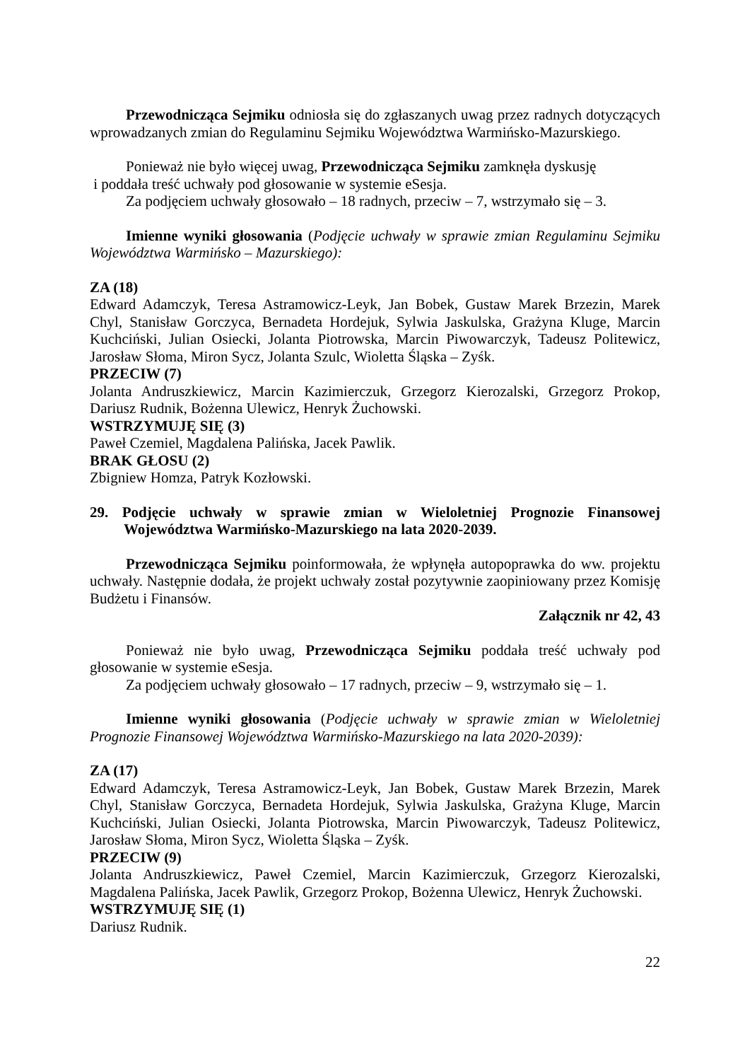Przewodnicząca Sejmiku odniosła się do zgłaszanych uwag przez radnych dotyczących wprowadzanych zmian do Regulaminu Sejmiku Województwa Warmińsko-Mazurskiego.
Ponieważ nie było więcej uwag, Przewodnicząca Sejmiku zamknęła dyskusję
i poddała treść uchwały pod głosowanie w systemie eSesja.
Za podjęciem uchwały głosowało – 18 radnych, przeciw – 7, wstrzymało się – 3.
Imienne wyniki głosowania (Podjęcie uchwały w sprawie zmian Regulaminu Sejmiku Województwa Warmińsko – Mazurskiego):
ZA (18)
Edward Adamczyk, Teresa Astramowicz-Leyk, Jan Bobek, Gustaw Marek Brzezin, Marek Chyl, Stanisław Gorczyca, Bernadeta Hordejuk, Sylwia Jaskulska, Grażyna Kluge, Marcin Kuchciński, Julian Osiecki, Jolanta Piotrowska, Marcin Piwowarczyk, Tadeusz Politewicz, Jarosław Słoma, Miron Sycz, Jolanta Szulc, Wioletta Śląska – Zyśk.
PRZECIW (7)
Jolanta Andruszkiewicz, Marcin Kazimierczuk, Grzegorz Kierozalski, Grzegorz Prokop, Dariusz Rudnik, Bożenna Ulewicz, Henryk Żuchowski.
WSTRZYMUJĘ SIĘ (3)
Paweł Czemiel, Magdalena Palińska, Jacek Pawlik.
BRAK GŁOSU (2)
Zbigniew Homza, Patryk Kozłowski.
29. Podjęcie uchwały w sprawie zmian w Wieloletniej Prognozie Finansowej Województwa Warmińsko-Mazurskiego na lata 2020-2039.
Przewodnicząca Sejmiku poinformowała, że wpłynęła autopoprawka do ww. projektu uchwały. Następnie dodała, że projekt uchwały został pozytywnie zaopiniowany przez Komisję Budżetu i Finansów.
Załącznik nr 42, 43
Ponieważ nie było uwag, Przewodnicząca Sejmiku poddała treść uchwały pod głosowanie w systemie eSesja.
Za podjęciem uchwały głosowało – 17 radnych, przeciw – 9, wstrzymało się – 1.
Imienne wyniki głosowania (Podjęcie uchwały w sprawie zmian w Wieloletniej Prognozie Finansowej Województwa Warmińsko-Mazurskiego na lata 2020-2039):
ZA (17)
Edward Adamczyk, Teresa Astramowicz-Leyk, Jan Bobek, Gustaw Marek Brzezin, Marek Chyl, Stanisław Gorczyca, Bernadeta Hordejuk, Sylwia Jaskulska, Grażyna Kluge, Marcin Kuchciński, Julian Osiecki, Jolanta Piotrowska, Marcin Piwowarczyk, Tadeusz Politewicz, Jarosław Słoma, Miron Sycz, Wioletta Śląska – Zyśk.
PRZECIW (9)
Jolanta Andruszkiewicz, Paweł Czemiel, Marcin Kazimierczuk, Grzegorz Kierozalski, Magdalena Palińska, Jacek Pawlik, Grzegorz Prokop, Bożenna Ulewicz, Henryk Żuchowski.
WSTRZYMUJĘ SIĘ (1)
Dariusz Rudnik.
22